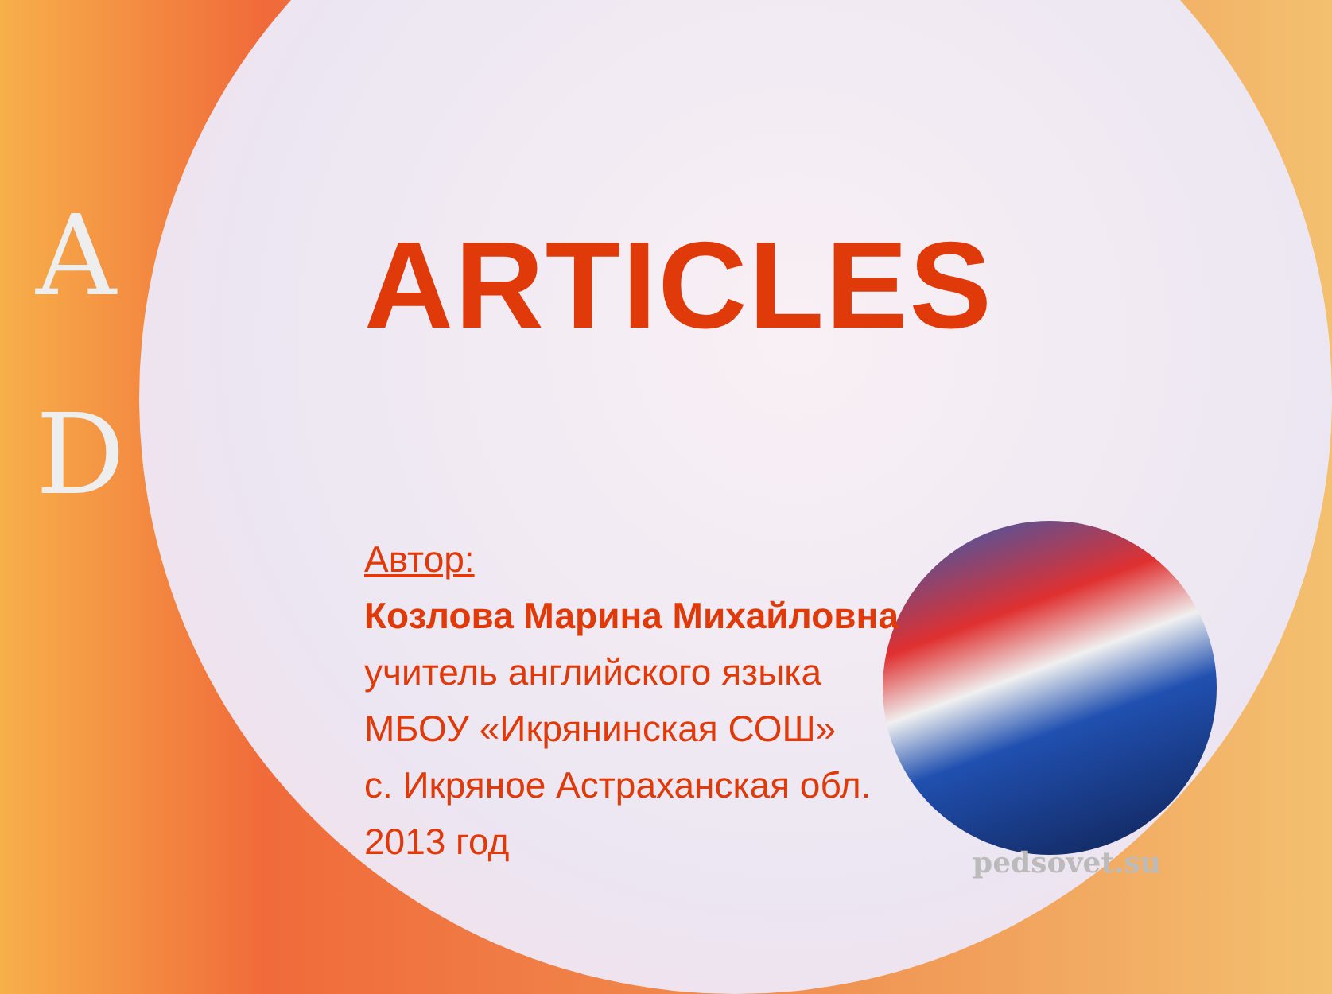A
D
ARTICLES
Автор:
Козлова Марина Михайловна
учитель английского языка
МБОУ «Икрянинская СОШ»
с. Икряное Астраханская обл.
2013 год
pedsovet.su